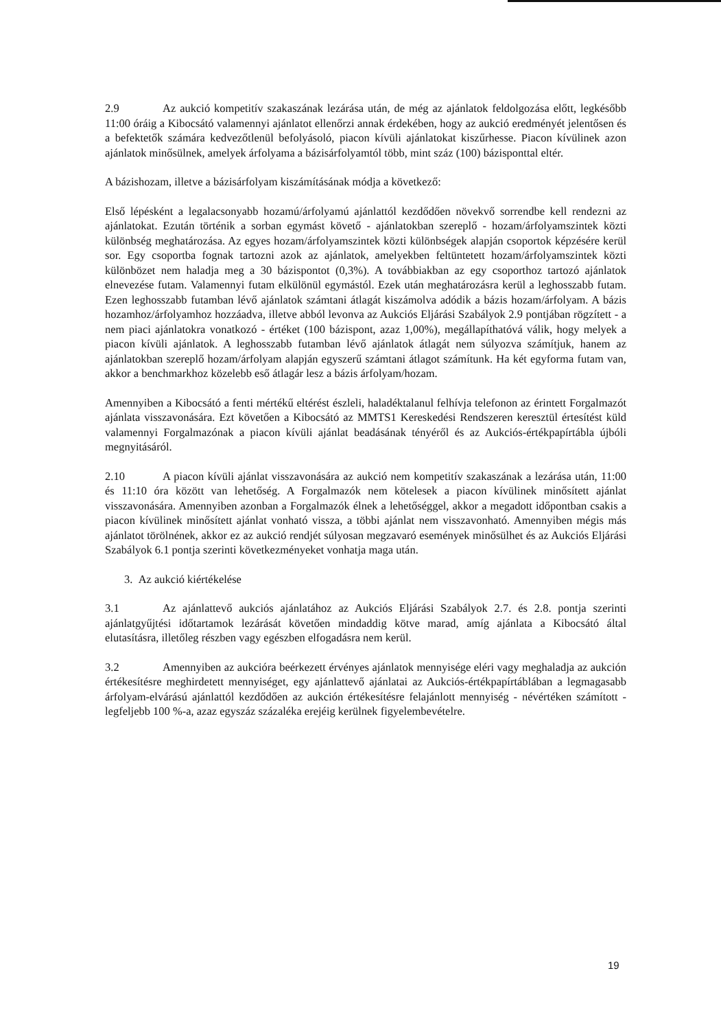2.9 Az aukció kompetitív szakaszának lezárása után, de még az ajánlatok feldolgozása előtt, legkésőbb 11:00 óráig a Kibocsátó valamennyi ajánlatot ellenőrzi annak érdekében, hogy az aukció eredményét jelentősen és a befektetők számára kedvezőtlenül befolyásoló, piacon kívüli ajánlatokat kiszűrhesse. Piacon kívülinek azon ajánlatok minősülnek, amelyek árfolyama a bázisárfolyamtól több, mint száz (100) bázisponttal eltér.
A bázishozam, illetve a bázisárfolyam kiszámításának módja a következő:
Első lépésként a legalacsonyabb hozamú/árfolyamú ajánlattól kezdődően növekvő sorrendbe kell rendezni az ajánlatokat. Ezután történik a sorban egymást követő - ajánlatokban szereplő - hozam/árfolyamszintek közti különbség meghatározása. Az egyes hozam/árfolyamszintek közti különbségek alapján csoportok képzésére kerül sor. Egy csoportba fognak tartozni azok az ajánlatok, amelyekben feltüntetett hozam/árfolyamszintek közti különbözet nem haladja meg a 30 bázispontot (0,3%). A továbbiakban az egy csoporthoz tartozó ajánlatok elnevezése futam. Valamennyi futam elkülönül egymástól. Ezek után meghatározásra kerül a leghosszabb futam. Ezen leghosszabb futamban lévő ajánlatok számtani átlagát kiszámolva adódik a bázis hozam/árfolyam. A bázis hozamhoz/árfolyamhoz hozzáadva, illetve abból levonva az Aukciós Eljárási Szabályok 2.9 pontjában rögzített - a nem piaci ajánlatokra vonatkozó - értéket (100 bázispont, azaz 1,00%), megállapíthatóvá válik, hogy melyek a piacon kívüli ajánlatok. A leghosszabb futamban lévő ajánlatok átlagát nem súlyozva számítjuk, hanem az ajánlatokban szereplő hozam/árfolyam alapján egyszerű számtani átlagot számítunk. Ha két egyforma futam van, akkor a benchmarkhoz közelebb eső átlagár lesz a bázis árfolyam/hozam.
Amennyiben a Kibocsátó a fenti mértékű eltérést észleli, haladéktalanul felhívja telefonon az érintett Forgalmazót ajánlata visszavonására. Ezt követően a Kibocsátó az MMTS1 Kereskedési Rendszeren keresztül értesítést küld valamennyi Forgalmazónak a piacon kívüli ajánlat beadásának tényéről és az Aukciós-értékpapírtábla újbóli megnyitásáról.
2.10 A piacon kívüli ajánlat visszavonására az aukció nem kompetitív szakaszának a lezárása után, 11:00 és 11:10 óra között van lehetőség. A Forgalmazók nem kötelesek a piacon kívülinek minősített ajánlat visszavonására. Amennyiben azonban a Forgalmazók élnek a lehetőséggel, akkor a megadott időpontban csakis a piacon kívülinek minősített ajánlat vonható vissza, a többi ajánlat nem visszavonható. Amennyiben mégis más ajánlatot törölnének, akkor ez az aukció rendjét súlyosan megzavaró események minősülhet és az Aukciós Eljárási Szabályok 6.1 pontja szerinti következményeket vonhatja maga után.
3. Az aukció kiértékelése
3.1 Az ajánlattevő aukciós ajánlatához az Aukciós Eljárási Szabályok 2.7. és 2.8. pontja szerinti ajánlatgyűjtési időtartamok lezárását követően mindaddig kötve marad, amíg ajánlata a Kibocsátó által elutasításra, illetőleg részben vagy egészben elfogadásra nem kerül.
3.2 Amennyiben az aukcióra beérkezett érvényes ajánlatok mennyisége eléri vagy meghaladja az aukción értékesítésre meghirdetett mennyiséget, egy ajánlattevő ajánlatai az Aukciós-értékpapírtáblában a legmagasabb árfolyam-elvárású ajánlattól kezdődően az aukción értékesítésre felajánlott mennyiség - névértéken számított - legfeljebb 100 %-a, azaz egyszáz százaléka erejéig kerülnek figyelembevételre.
19